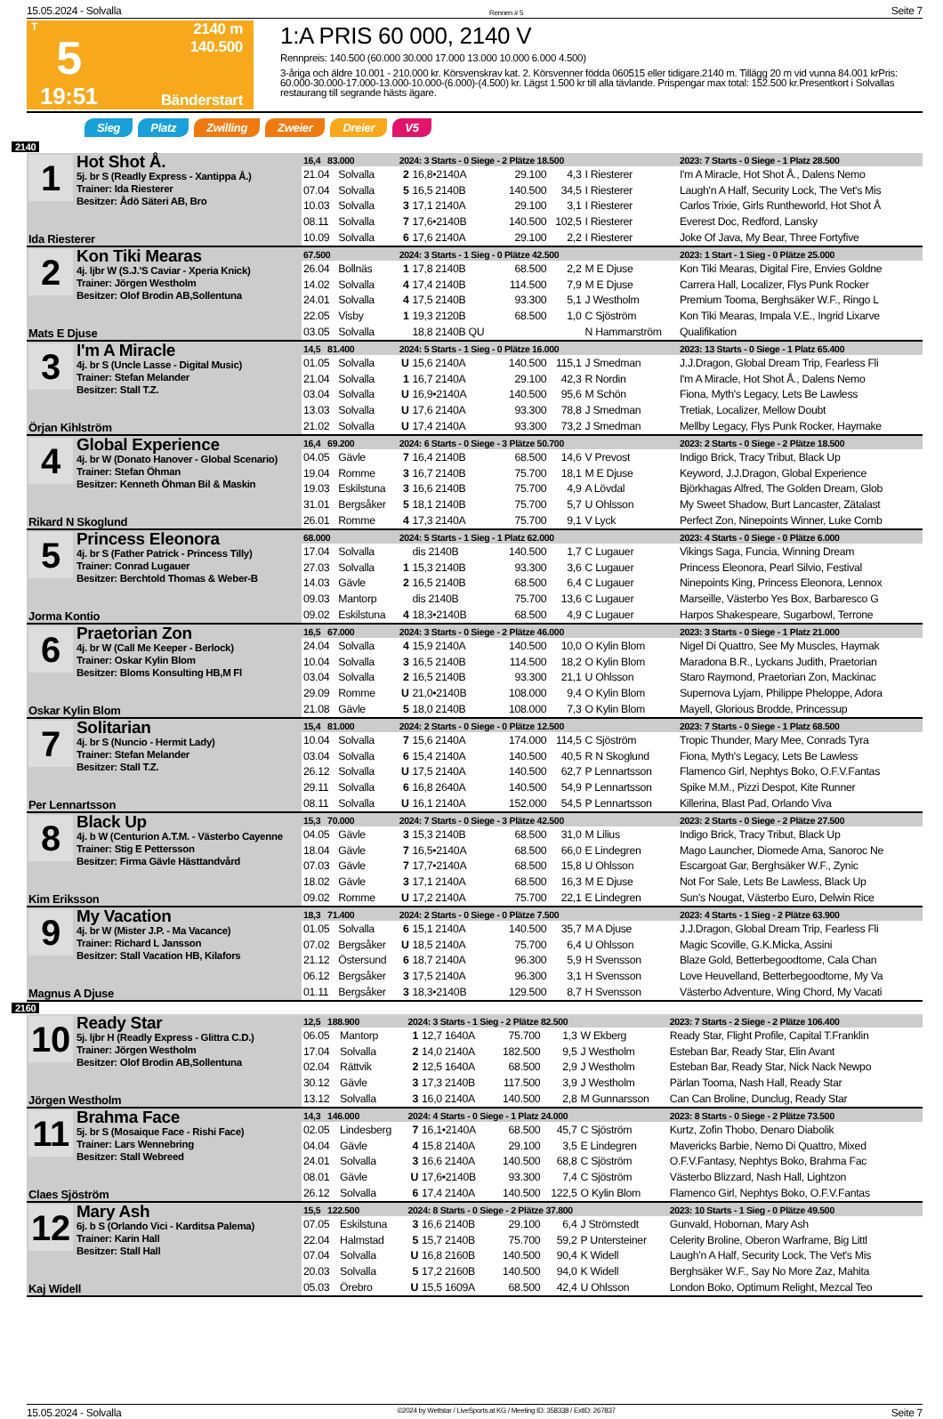15.05.2024 - Solvalla Rennen # 5 Seite 7
T
5
19:51
2140 m
140.500
Bänderstart
1:A PRIS 60 000, 2140 V
Rennpreis: 140.500 (60.000 30.000 17.000 13.000 10.000 6.000 4.500)
3-åriga och äldre 10.001 - 210.000 kr. Körsvenskrav kat. 2. Körsvenner födda 060515 eller tidigare.2140 m. Tillägg 20 m vid vunna 84.001 krPris: 60.000-30.000-17.000-13.000-10.000-(6.000)-(4.500) kr. Lägst 1.500 kr till alla tävlande. Prispengar max total: 152.500 kr.Presentkort i Solvallas restaurang till segrande hästs ägare.
Sieg Platz Zwilling Zweier Dreier V5
2140
| 1 Hot Shot Å. 5j. br S (Readly Express - Xantippa Å.) Trainer: Ida Riesterer Besitzer: Ådö Säteri AB, Bro Ida Riesterer | 16,4 83.000 | | 2024: 3 Starts - 0 Siege - 2 Plätze 18.500 | | | | | 2023: 7 Starts - 0 Siege - 1 Platz 28.500 |
| | 21.04 | Solvalla | 2 | 16,8•2140A | 29.100 | 4,3 | I Riesterer | I'm A Miracle, Hot Shot Å., Dalens Nemo |
| | 07.04 | Solvalla | 5 | 16,5 2140B | 140.500 | 34,5 | I Riesterer | Laugh'n A Half, Security Lock, The Vet's Mis |
| | 10.03 | Solvalla | 3 | 17,1 2140A | 29.100 | 3,1 | I Riesterer | Carlos Trixie, Girls Runtheworld, Hot Shot Å |
| | 08.11 | Solvalla | 7 | 17,6•2140B | 140.500 | 102,5 | I Riesterer | Everest Doc, Redford, Lansky |
| | 10.09 | Solvalla | 6 | 17,6 2140A | 29.100 | 2,2 | I Riesterer | Joke Of Java, My Bear, Three Fortyfive |
| 2 Kon Tiki Mearas 4j. ljbr W (S.J.'S Caviar - Xperia Knick) Trainer: Jörgen Westholm Besitzer: Olof Brodin AB,Sollentuna Mats E Djuse | 67.500 | | 2024: 3 Starts - 1 Sieg - 0 Plätze 42.500 | | | | | 2023: 1 Start - 1 Sieg - 0 Plätze 25.000 |
| | 26.04 | Bollnäs | 1 | 17,8 2140B | 68.500 | 2,2 | M E Djuse | Kon Tiki Mearas, Digital Fire, Envies Goldne |
| | 14.02 | Solvalla | 4 | 17,4 2140B | 114.500 | 7,9 | M E Djuse | Carrera Hall, Localizer, Flys Punk Rocker |
| | 24.01 | Solvalla | 4 | 17,5 2140B | 93.300 | 5,1 | J Westholm | Premium Tooma, Berghsäker W.F., Ringo L |
| | 22.05 | Visby | 1 | 19,3 2120B | 68.500 | 1,0 | C Sjöström | Kon Tiki Mearas, Impala V.E., Ingrid Lixarve |
| | 03.05 | Solvalla | | 18,8 2140B QU | | | N Hammarström | Qualifikation |
| 3 I'm A Miracle 4j. br S (Uncle Lasse - Digital Music) Trainer: Stefan Melander Besitzer: Stall T.Z. Örjan Kihlström | 14,5 81.400 | | 2024: 5 Starts - 1 Sieg - 0 Plätze 16.000 | | | | | 2023: 13 Starts - 0 Siege - 1 Platz 65.400 |
| | 01.05 | Solvalla | U | 15,6 2140A | 140.500 | 115,1 | J Smedman | J.J.Dragon, Global Dream Trip, Fearless Fli |
| | 21.04 | Solvalla | 1 | 16,7 2140A | 29.100 | 42,3 | R Nordin | I'm A Miracle, Hot Shot Å., Dalens Nemo |
| | 03.04 | Solvalla | U | 16,9•2140A | 140.500 | 95,6 | M Schön | Fiona, Myth's Legacy, Lets Be Lawless |
| | 13.03 | Solvalla | U | 17,6 2140A | 93.300 | 78,8 | J Smedman | Tretiak, Localizer, Mellow Doubt |
| | 21.02 | Solvalla | U | 17,4 2140A | 93.300 | 73,2 | J Smedman | Mellby Legacy, Flys Punk Rocker, Haymake |
| 4 Global Experience 4j. br W (Donato Hanover - Global Scenario) Trainer: Stefan Öhman Besitzer: Kenneth Öhman Bil & Maskin Rikard N Skoglund | 16,4 69.200 | | 2024: 6 Starts - 0 Siege - 3 Plätze 50.700 | | | | | 2023: 2 Starts - 0 Siege - 2 Plätze 18.500 |
| | 04.05 | Gävle | 7 | 16,4 2140B | 68.500 | 14,6 | V Prevost | Indigo Brick, Tracy Tribut, Black Up |
| | 19.04 | Romme | 3 | 16,7 2140B | 75.700 | 18,1 | M E Djuse | Keyword, J.J.Dragon, Global Experience |
| | 19.03 | Eskilstuna | 3 | 16,6 2140B | 75.700 | 4,9 | A Lövdal | Björkhagas Alfred, The Golden Dream, Glob |
| | 31.01 | Bergsåker | 5 | 18,1 2140B | 75.700 | 5,7 | U Ohlsson | My Sweet Shadow, Burt Lancaster, Zätalast |
| | 26.01 | Romme | 4 | 17,3 2140A | 75.700 | 9,1 | V Lyck | Perfect Zon, Ninepoints Winner, Luke Comb |
| 5 Princess Eleonora 4j. br S (Father Patrick - Princess Tilly) Trainer: Conrad Lugauer Besitzer: Berchtold Thomas & Weber-B Jorma Kontio | 68.000 | | 2024: 5 Starts - 1 Sieg - 1 Platz 62.000 | | | | | 2023: 4 Starts - 0 Siege - 0 Plätze 6.000 |
| | 17.04 | Solvalla | | dis 2140B | 140.500 | 1,7 | C Lugauer | Vikings Saga, Funcia, Winning Dream |
| | 27.03 | Solvalla | 1 | 15,3 2140B | 93.300 | 3,6 | C Lugauer | Princess Eleonora, Pearl Silvio, Festival |
| | 14.03 | Gävle | 2 | 16,5 2140B | 68.500 | 6,4 | C Lugauer | Ninepoints King, Princess Eleonora, Lennox |
| | 09.03 | Mantorp | | dis 2140B | 75.700 | 13,6 | C Lugauer | Marseille, Västerbo Yes Box, Barbaresco G |
| | 09.02 | Eskilstuna | 4 | 18,3•2140B | 68.500 | 4,9 | C Lugauer | Harpos Shakespeare, Sugarbowl, Terrone |
| 6 Praetorian Zon 4j. br W (Call Me Keeper - Berlock) Trainer: Oskar Kylin Blom Besitzer: Bloms Konsulting HB,M Fl Oskar Kylin Blom | 16,5 67.000 | | 2024: 3 Starts - 0 Siege - 2 Plätze 46.000 | | | | | 2023: 3 Starts - 0 Siege - 1 Platz 21.000 |
| | 24.04 | Solvalla | 4 | 15,9 2140A | 140.500 | 10,0 | O Kylin Blom | Nigel Di Quattro, See My Muscles, Haymak |
| | 10.04 | Solvalla | 3 | 16,5 2140B | 114.500 | 18,2 | O Kylin Blom | Maradona B.R., Lyckans Judith, Praetorian |
| | 03.04 | Solvalla | 2 | 16,5 2140B | 93.300 | 21,1 | U Ohlsson | Staro Raymond, Praetorian Zon, Mackinac |
| | 29.09 | Romme | U | 21,0•2140B | 108.000 | 9,4 | O Kylin Blom | Supernova Lyjam, Philippe Pheloppe, Adora |
| | 21.08 | Gävle | 5 | 18,0 2140B | 108.000 | 7,3 | O Kylin Blom | Mayell, Glorious Brodde, Princessup |
| 7 Solitarian 4j. br S (Nuncio - Hermit Lady) Trainer: Stefan Melander Besitzer: Stall T.Z. Per Lennartsson | 15,4 81.000 | | 2024: 2 Starts - 0 Siege - 0 Plätze 12.500 | | | | | 2023: 7 Starts - 0 Siege - 1 Platz 68.500 |
| | 10.04 | Solvalla | 7 | 15,6 2140A | 174.000 | 114,5 | C Sjöström | Tropic Thunder, Mary Mee, Conrads Tyra |
| | 03.04 | Solvalla | 6 | 15,4 2140A | 140.500 | 40,5 | R N Skoglund | Fiona, Myth's Legacy, Lets Be Lawless |
| | 26.12 | Solvalla | U | 17,5 2140A | 140.500 | 62,7 | P Lennartsson | Flamenco Girl, Nephtys Boko, O.F.V.Fantas |
| | 29.11 | Solvalla | 6 | 16,8 2640A | 140.500 | 54,9 | P Lennartsson | Spike M.M., Pizzi Despot, Kite Runner |
| | 08.11 | Solvalla | U | 16,1 2140A | 152.000 | 54,5 | P Lennartsson | Killerina, Blast Pad, Orlando Viva |
| 8 Black Up 4j. b W (Centurion A.T.M. - Västerbo Cayenne Trainer: Stig E Pettersson Besitzer: Firma Gävle Hästtandvård Kim Eriksson | 15,3 70.000 | | 2024: 7 Starts - 0 Siege - 3 Plätze 42.500 | | | | | 2023: 2 Starts - 0 Siege - 2 Plätze 27.500 |
| | 04.05 | Gävle | 3 | 15,3 2140B | 68.500 | 31,0 | M Lilius | Indigo Brick, Tracy Tribut, Black Up |
| | 18.04 | Gävle | 7 | 16,5•2140A | 68.500 | 66,0 | E Lindegren | Mago Launcher, Diomede Ama, Sanoroc Ne |
| | 07.03 | Gävle | 7 | 17,7•2140A | 68.500 | 15,8 | U Ohlsson | Escargoat Gar, Berghsäker W.F., Zynic |
| | 18.02 | Gävle | 3 | 17,1 2140A | 68.500 | 16,3 | M E Djuse | Not For Sale, Lets Be Lawless, Black Up |
| | 09.02 | Romme | U | 17,2 2140A | 75.700 | 22,1 | E Lindegren | Sun's Nougat, Västerbo Euro, Delwin Rice |
| 9 My Vacation 4j. br W (Mister J.P. - Ma Vacance) Trainer: Richard L Jansson Besitzer: Stall Vacation HB, Kilafors Magnus A Djuse | 18,3 71.400 | | 2024: 2 Starts - 0 Siege - 0 Plätze 7.500 | | | | | 2023: 4 Starts - 1 Sieg - 2 Plätze 63.900 |
| | 01.05 | Solvalla | 6 | 15,1 2140A | 140.500 | 35,7 | M A Djuse | J.J.Dragon, Global Dream Trip, Fearless Fli |
| | 07.02 | Bergsåker | U | 18,5 2140A | 75.700 | 6,4 | U Ohlsson | Magic Scoville, G.K.Micka, Assini |
| | 21.12 | Östersund | 6 | 18,7 2140A | 96.300 | 5,9 | H Svensson | Blaze Gold, Betterbegoodtome, Cala Chan |
| | 06.12 | Bergsåker | 3 | 17,5 2140A | 96.300 | 3,1 | H Svensson | Love Heuvelland, Betterbegoodtome, My Va |
| | 01.11 | Bergsåker | 3 | 18,3•2140B | 129.500 | 8,7 | H Svensson | Västerbo Adventure, Wing Chord, My Vacati |
2160
| 10 Ready Star 5j. ljbr H (Readly Express - Glittra C.D.) Trainer: Jörgen Westholm Besitzer: Olof Brodin AB,Sollentuna Jörgen Westholm | 12,5 188.900 | | 2024: 3 Starts - 1 Sieg - 2 Plätze 82.500 | | | | | 2023: 7 Starts - 2 Siege - 2 Plätze 106.400 |
| | 06.05 | Mantorp | 1 | 12,7 1640A | 75.700 | 1,3 | W Ekberg | Ready Star, Flight Profile, Capital T.Franklin |
| | 17.04 | Solvalla | 2 | 14,0 2140A | 182.500 | 9,5 | J Westholm | Esteban Bar, Ready Star, Elin Avant |
| | 02.04 | Rättvik | 2 | 12,5 1640A | 68.500 | 2,9 | J Westholm | Esteban Bar, Ready Star, Nick Nack Newpo |
| | 30.12 | Gävle | 3 | 17,3 2140B | 117.500 | 3,9 | J Westholm | Pärlan Tooma, Nash Hall, Ready Star |
| | 13.12 | Solvalla | 3 | 16,0 2140A | 140.500 | 2,8 | M Gunnarsson | Can Can Broline, Dunclug, Ready Star |
| 11 Brahma Face 5j. br S (Mosaique Face - Rishi Face) Trainer: Lars Wennebring Besitzer: Stall Webreed Claes Sjöström | 14,3 146.000 | | 2024: 4 Starts - 0 Siege - 1 Platz 24.000 | | | | | 2023: 8 Starts - 0 Siege - 2 Plätze 73.500 |
| | 02.05 | Lindesberg | 7 | 16,1•2140A | 68.500 | 45,7 | C Sjöström | Kurtz, Zofin Thobo, Denaro Diabolik |
| | 04.04 | Gävle | 4 | 15,8 2140A | 29.100 | 3,5 | E Lindegren | Mavericks Barbie, Nemo Di Quattro, Mixed |
| | 24.01 | Solvalla | 3 | 16,6 2140A | 140.500 | 68,8 | C Sjöström | O.F.V.Fantasy, Nephtys Boko, Brahma Fac |
| | 08.01 | Gävle | U | 17,6•2140B | 93.300 | 7,4 | C Sjöström | Västerbo Blizzard, Nash Hall, Lightzon |
| | 26.12 | Solvalla | 6 | 17,4 2140A | 140.500 | 122,5 | O Kylin Blom | Flamenco Girl, Nephtys Boko, O.F.V.Fantas |
| 12 Mary Ash 6j. b S (Orlando Vici - Karditsa Palema) Trainer: Karin Hall Besitzer: Stall Hall Kaj Widell | 15,5 122.500 | | 2024: 8 Starts - 0 Siege - 2 Plätze 37.800 | | | | | 2023: 10 Starts - 1 Sieg - 0 Plätze 49.500 |
| | 07.05 | Eskilstuna | 3 | 16,6 2140B | 29.100 | 6,4 | J Strömstedt | Gunvald, Hoboman, Mary Ash |
| | 22.04 | Halmstad | 5 | 15,7 2140B | 75.700 | 59,2 | P Untersteiner | Celerity Broline, Oberon Warframe, Big Littl |
| | 07.04 | Solvalla | U | 16,8 2160B | 140.500 | 90,4 | K Widell | Laugh'n A Half, Security Lock, The Vet's Mis |
| | 20.03 | Solvalla | 5 | 17,2 2160B | 140.500 | 94,0 | K Widell | Berghsäker W.F., Say No More Zaz, Mahita |
| | 05.03 | Örebro | U | 15,5 1609A | 68.500 | 42,4 | U Ohlsson | London Boko, Optimum Relight, Mezcal Teo |
15.05.2024 - Solvalla ©2024 by Wettstar / LiveSports.at KG / Meeting ID: 358338 / ExtID: 267837 Seite 7